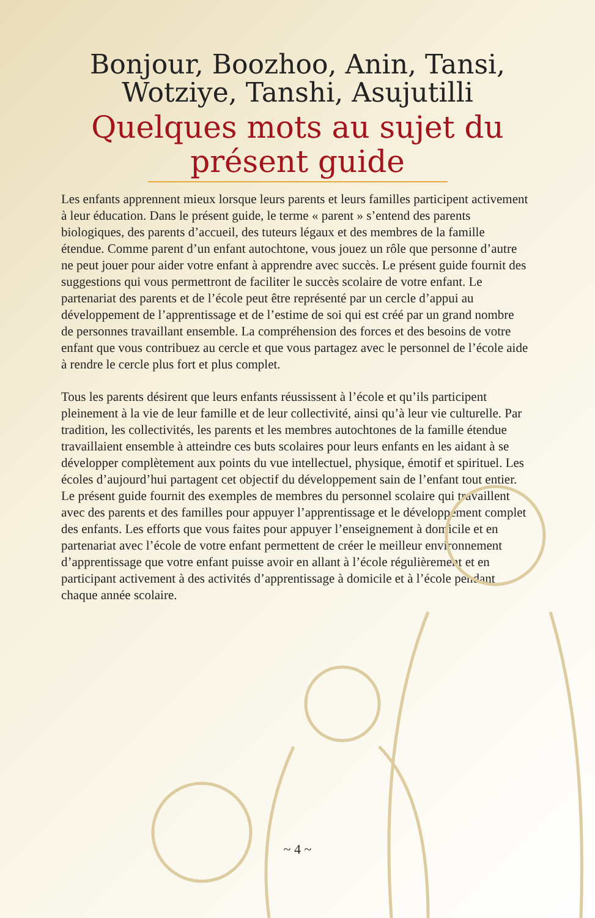Bonjour, Boozhoo, Anin, Tansi,
Wotziye, Tanshi, Asujutilli
Quelques mots au sujet du
présent guide
Les enfants apprennent mieux lorsque leurs parents et leurs familles participent activement à leur éducation. Dans le présent guide, le terme « parent » s’entend des parents biologiques, des parents d’accueil, des tuteurs légaux et des membres de la famille étendue. Comme parent d’un enfant autochtone, vous jouez un rôle que personne d’autre ne peut jouer pour aider votre enfant à apprendre avec succès. Le présent guide fournit des suggestions qui vous permettront de faciliter le succès scolaire de votre enfant. Le partenariat des parents et de l’école peut être représenté par un cercle d’appui au développement de l’apprentissage et de l’estime de soi qui est créé par un grand nombre de personnes travaillant ensemble. La compréhension des forces et des besoins de votre enfant que vous contribuez au cercle et que vous partagez avec le personnel de l’école aide à rendre le cercle plus fort et plus complet.
Tous les parents désirent que leurs enfants réussissent à l’école et qu’ils participent pleinement à la vie de leur famille et de leur collectivité, ainsi qu’à leur vie culturelle. Par tradition, les collectivités, les parents et les membres autochtones de la famille étendue travaillaient ensemble à atteindre ces buts scolaires pour leurs enfants en les aidant à se développer complètement aux points du vue intellectuel, physique, émotif et spirituel. Les écoles d’aujourd’hui partagent cet objectif du développement sain de l’enfant tout entier. Le présent guide fournit des exemples de membres du personnel scolaire qui travaillent avec des parents et des familles pour appuyer l’apprentissage et le développement complet des enfants. Les efforts que vous faites pour appuyer l’enseignement à domicile et en partenariat avec l’école de votre enfant permettent de créer le meilleur environnement d’apprentissage que votre enfant puisse avoir en allant à l’école régulièrement et en participant activement à des activités d’apprentissage à domicile et à l’école pendant chaque année scolaire.
~ 4 ~